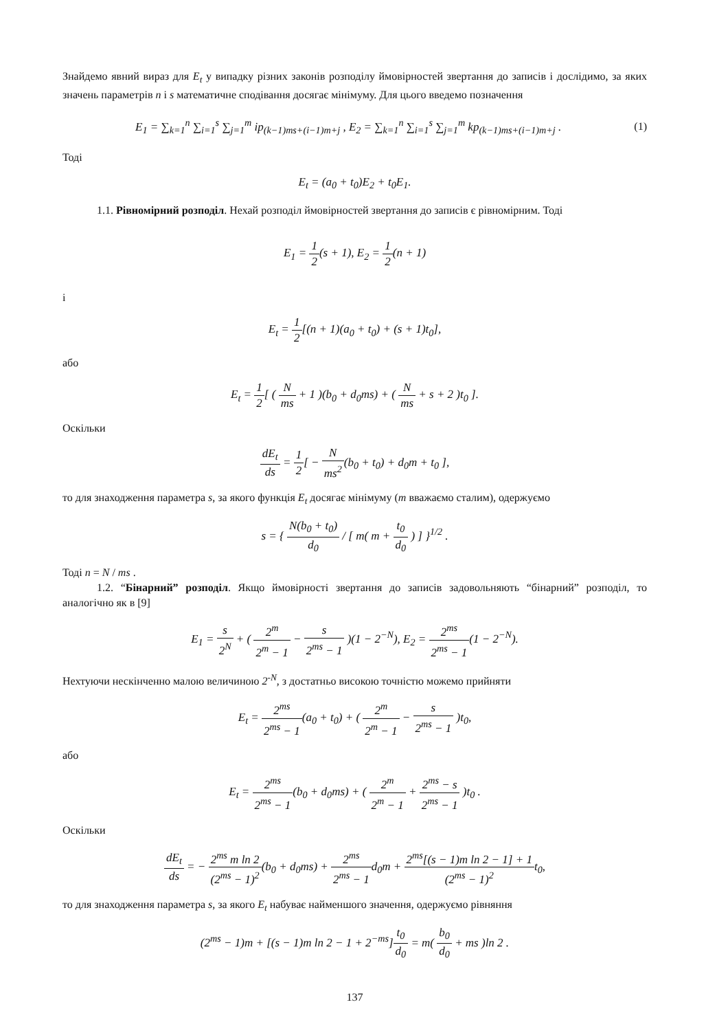Знайдемо явний вираз для E<sub>t</sub> у випадку різних законів розподілу ймовірностей звертання до записів і дослідимо, за яких значень параметрів n і s математичне сподівання досягає мінімуму. Для цього введемо позначення
E<sub>1</sub> = ∑<sub>k=1</sub><sup>n</sup> ∑<sub>i=1</sub><sup>s</sup> ∑<sub>j=1</sub><sup>m</sup> ip<sub>(k−1)ms+(i−1)m+j</sub> , E<sub>2</sub> = ∑<sub>k=1</sub><sup>n</sup> ∑<sub>i=1</sub><sup>s</sup> ∑<sub>j=1</sub><sup>m</sup> kp<sub>(k−1)ms+(i−1)m+j</sub> .
(1)
Тоді
E<sub>t</sub> = (a<sub>0</sub> + t<sub>0</sub>)E<sub>2</sub> + t<sub>0</sub>E<sub>1</sub>.
1.1. Рівномірний розподіл. Нехай розподіл ймовірностей звертання до записів є рівномірним. Тоді
E<sub>1</sub> = 1 2(s + 1), E<sub>2</sub> = 1 2(n + 1)
і
E<sub>t</sub> = 1 2[(n + 1)(a<sub>0</sub> + t<sub>0</sub>) + (s + 1)t<sub>0</sub>],
або
E<sub>t</sub> = 1 2[ ( N ms + 1 )(b<sub>0</sub> + d<sub>0</sub>ms) + ( N ms + s + 2 )t<sub>0</sub> ].
Оскільки
dE<sub>t</sub> ds = 1 2[ − N ms<sup>2</sup>(b<sub>0</sub> + t<sub>0</sub>) + d<sub>0</sub>m + t<sub>0</sub> ],
то для знаходження параметра s, за якого функція E<sub>t</sub> досягає мінімуму (m вважаємо сталим), одержуємо
s = { N(b<sub>0</sub> + t<sub>0</sub>) d<sub>0</sub> / [ m( m + t<sub>0</sub> d<sub>0</sub> ) ] }<sup>1/2</sup> .
Тоді n = N / ms .
1.2. “Бінарний” розподіл. Якщо ймовірності звертання до записів задовольняють “бінарний” розподіл, то аналогічно як в [9]
E<sub>1</sub> = s 2<sup>N</sup> + ( 2<sup>m</sup> 2<sup>m</sup> − 1 − s 2<sup>ms</sup> − 1 )(1 − 2<sup>−N</sup>), E<sub>2</sub> = 2<sup>ms</sup> 2<sup>ms</sup> − 1(1 − 2<sup>−N</sup>).
Нехтуючи нескінченно малою величиною 2<sup>-N</sup>, з достатньо високою точністю можемо прийняти
E<sub>t</sub> = 2<sup>ms</sup> 2<sup>ms</sup> − 1(a<sub>0</sub> + t<sub>0</sub>) + ( 2<sup>m</sup> 2<sup>m</sup> − 1 − s 2<sup>ms</sup> − 1 )t<sub>0</sub>,
або
E<sub>t</sub> = 2<sup>ms</sup> 2<sup>ms</sup> − 1(b<sub>0</sub> + d<sub>0</sub>ms) + ( 2<sup>m</sup> 2<sup>m</sup> − 1 + 2<sup>ms</sup> − s 2<sup>ms</sup> − 1 )t<sub>0</sub> .
Оскільки
dE<sub>t</sub> ds = − 2<sup>ms</sup> m ln 2 (2<sup>ms</sup> − 1)<sup>2</sup>(b<sub>0</sub> + d<sub>0</sub>ms) + 2<sup>ms</sup> 2<sup>ms</sup> − 1d<sub>0</sub>m + 2<sup>ms</sup>[(s − 1)m ln 2 − 1] + 1 (2<sup>ms</sup> − 1)<sup>2</sup>t<sub>0</sub>,
то для знаходження параметра s, за якого E<sub>t</sub> набуває найменшого значення, одержуємо рівняння
(2<sup>ms</sup> − 1)m + [(s − 1)m ln 2 − 1 + 2<sup>−ms</sup>]t<sub>0</sub> d<sub>0</sub> = m( b<sub>0</sub> d<sub>0</sub> + ms )ln 2 .
137